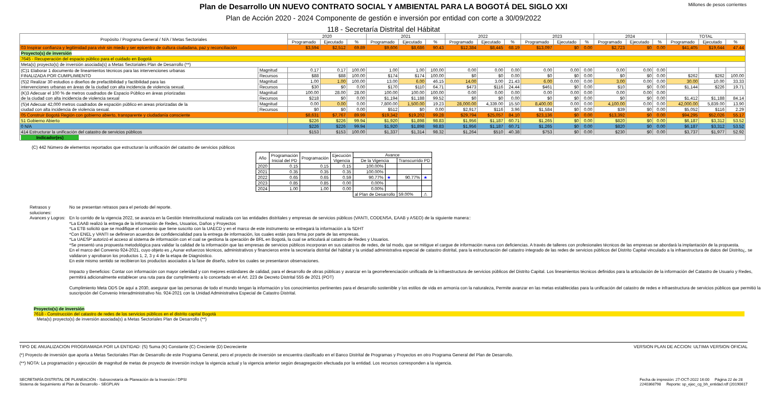Millones de pesos corrientes
Plan de Desarrollo UN NUEVO CONTRATO SOCIAL Y AMBIENTAL PARA LA BOGOTÁ DEL SIGLO XXI
Plan de Acción 2020 - 2024 Componente de gestión e inversión por entidad con corte a 30/09/2022
118 - Secretaría Distrital del Hábitat
| Propósito / Programa General / N/A / Metas Sectoriales | | 2020 | | | 2021 | | | 2022 | | | 2023 | | | 2024 | | | TOTAL | | |
| --- | --- | --- | --- | --- | --- | --- | --- | --- | --- | --- | --- | --- | --- | --- | --- | --- | --- | --- | --- |
| | | Programado | Ejecutado | % | Programado | Ejecutado | % | Programado | Ejecutado | % | Programado | Ejecutado | % | Programado | Ejecutado | % | Programado | Ejecutado | % |
| 03 Inspirar confianza y legitimidad para vivir sin miedo y ser epicentro de cultura ciudadana, paz y reconciliación | | $3,594 | $2,512 | 69.89 | $9,606 | $8,686 | 90.43 | $12,384 | $8,445 | 68.19 | $13,097 | $0 | 0.00 | $2,723 | $0 | 0.00 | $41,405 | $19,644 | 47.44 |
| Proyecto(s) de inversión | | | | | | | | | | | | | | | | | | | |
| 7645 - Recuperación del espacio público para el cuidado en Bogotá | | | | | | | | | | | | | | | | | | | |
| Meta(s) proyecto(s) de inversión asociada(s) a Metas Sectoriales Plan de Desarrollo (**) | | | | | | | | | | | | | | | | | | | |
| (C)1 Elaborar 1 documento de lineamientos técnicos para las intervenciones urbanas FINALIZADA POR CUMPLIMIENTO | Magnitud | 0.17 | 0.17 | 100.00 | 1.00 | 1.00 | 100.00 | 0.00 | 0.00 | 0.00 | 0.00 | 0.00 | 0.00 | 0.00 | 0.00 | 0.00 | | | |
| | Recursos | $88 | $88 | 100.00 | $174 | $174 | 100.00 | $0 | $0 | 0.00 | $0 | $0 | 0.00 | $0 | $0 | 0.00 | $262 | $262 | 100.00 |
| (S)2 Realizar 30 estudios o diseños de prefactibilidad y factibilidad para las intervenciones urbanas en áreas de la ciudad con alta incidencia de violencia sexual. | Magnitud | 1.00 | 1.00 | 100.00 | 13.00 | 6.00 | 46.15 | 14.00 | 3.00 | 21.43 | 6.00 | 0.00 | 0.00 | 3.00 | 0.00 | 0.00 | 30.00 | 10.00 | 33.33 |
| | Recursos | $30 | $0 | 0.00 | $170 | $110 | 64.71 | $473 | $116 | 24.44 | $461 | $0 | 0.00 | $10 | $0 | 0.00 | $1,144 | $226 | 19.71 |
| (K)3 Adecuar el 100 % de metros cuadrados de Espacio Público en áreas priorizadas de la ciudad con alta incidencia de violencia sexual | Magnitud | 100.00 | 28.00 | 28.00 | 100.00 | 100.00 | 100.00 | 0.00 | 0.00 | 0.00 | 0.00 | 0.00 | 0.00 | 0.00 | 0.00 | 0.00 | | | |
| | Recursos | $218 | $0 | 0.00 | $1,194 | $1,188 | 99.52 | $0 | $0 | 0.00 | $0 | $0 | 0.00 | $0 | $0 | 0.00 | $1,412 | $1,188 | 84.14 |
| (S)4 Adecuar 42,000 metros cuadrados de espación público en areas priorizadas de la ciudad con alta incidencia de violencia sexual. | Magnitud | 0.00 | 0.00 | 0.00 | 7,800.00 | 1,500.00 | 19.23 | 28,000.00 | 4,339.00 | 15.50 | 8,400.00 | 0.00 | 0.00 | 4,100.00 | 0.00 | 0.00 | 42,000.00 | 5,839.00 | 13.90 |
| | Recursos | $0 | $0 | 0.00 | $512 | $0 | 0.00 | $2,917 | $116 | 3.96 | $1,584 | $0 | 0.00 | $39 | $0 | 0.00 | $5,052 | $116 | 2.29 |
| 05 Construir Bogotá Región con gobierno abierto, transparente y ciudadanía consciente | | $8,631 | $7,767 | 89.99 | $19,342 | $19,202 | 99.28 | $29,794 | $25,057 | 84.10 | $23,136 | $0 | 0.00 | $13,392 | $0 | 0.00 | $94,295 | $52,026 | 55.17 |
| 51 Gobierno Abierto | | $226 | $226 | 99.94 | $1,920 | $1,898 | 98.83 | $1,956 | $1,187 | 60.71 | $1,265 | $0 | 0.00 | $820 | $0 | 0.00 | $6,187 | $3,312 | 53.52 |
| 0 N/A | | $226 | $226 | 99.94 | $1,920 | $1,898 | 98.83 | $1,956 | $1,187 | 60.71 | $1,265 | $0 | 0.00 | $820 | $0 | 0.00 | $6,187 | $3,312 | 53.52 |
| 414 Estructurar la unificación del catastro de servicios públicos | | $153 | $153 | 100.00 | $1,337 | $1,314 | 98.32 | $1,264 | $510 | 40.38 | $753 | $0 | 0.00 | $230 | $0 | 0.00 | $3,737 | $1,977 | 52.92 |
| Indicador(es) | | | | | | | | | | | | | | | | | | | |
(C) 442 Número de elementos reportados que estructuran la unificación del catastro de servicios públicos
| Año | Programación Inicial del PD | Programación | Ejecución Vigencia | Avance | | | |
| --- | --- | --- | --- | --- | --- | --- | --- |
| | | | | De la Vigencia | | Transcurrido PD | |
| 2020 | 0.15 | 0.15 | 0.15 | 100.00% | | | |
| 2021 | 0.35 | 0.35 | 0.35 | 100.00% | | | |
| 2022 | 0.65 | 0.65 | 0.59 | 90.77% | ★ | 90.77% | ★ |
| 2023 | 0.85 | 0.85 | 0.00 | 0.00% | | | |
| 2024 | 1.00 | 1.00 | 0.00 | 0.00% | | | |
| | | | | al Plan de Desarrollo | | 59.00% | ⚠ |
| Retrasos y soluciones: | No se presentan retrasos para el periodo del reporte. |
| Avances y Logros: | En lo corrido de la vigencia 2022, se avanza en la Gestión Interinstitucional realizada con las entidades distritales y empresas de servicios públicos (VANTI, CODENSA, EAAB y ASEO) de la siguiente manera:: *La EAAB realizó la entrega de la información de Redes, Usuarios, Daños y Proyectos *La ETB solicitó que se modifique el convenio que tiene suscrito con la UAECD y en el marco de este instrumento se entregará la información a la SDHT *Con ENEL y VANTI se definieron acuerdos de confidencialidad para la entrega de información, los cuales están para firma por parte de las empresas. *La UAESP autorizó el acceso al sistema de información con el cual se gestiona la operación de BRL en Bogotá, la cual se articulará al catastro de Redes y Usuarios. *Se presentó una propuesta metodológica para validar la calidad de la información que las empresas de servicios públicos incorporan en sus catastros de redes, de tal modo, que se mitigue el cargue de información nueva con deficiencias. A través de talleres con profesionales técnicos de las empresas se abordará la implantación de la propuesta. En el marco del Convenio 924-2021, cuyo objeto es ¿Aunar esfuerzos técnicos, administrativos y financieros entre la secretaría distrital del hábitat y la unidad administrativa especial de catastro distrital, para la estructuración del catastro integrado de las redes de servicios públicos del Distrito Capital vinculado a la infraestructura de datos del Distrito¿, se validaron y aprobaron los productos 1, 2, 3 y 4 de la etapa de Diagnóstico. En este mismo sentido se recibieron los productos asociados a la fase de diseño, sobre los cuales se presentaron observaciones. Impacto y Beneficios: Contar con información con mayor celeridad y con mejores estándares de calidad, para el desarrollo de obras públicas y avanzar en la georreferenciación unificada de la infraestructura de servicios públicos del Distrito Capital. Los lineamientos técnicos definidos para la articulación de la información del Catastro de Usuario y Redes, permitirá adicionalmente establecer una ruta para dar cumplimiento a lo concertado en el Art. 223 de Decreto Distrital 555 de 2021 (POT) Cumplimiento Meta ODS De aquí a 2030, asegurar que las personas de todo el mundo tengan la información y los conocimientos pertinentes para el desarrollo sostenible y los estilos de vida en armonía con la naturaleza, Permite avanzar en las metas establecidas para la unificación del catastro de redes e infraestructura de servicios públicos que permitió la suscripción del Convenio Interadministrativo No. 924-2021 con la Unidad Administrativa Especial de Catastro Distrital. |
Proyecto(s) de inversión
7618 - Construcción del catastro de redes de los servicios públicos en el distrito capital Bogotá
Meta(s) proyecto(s) de inversión asociada(s) a Metas Sectoriales Plan de Desarrollo (**)
TIPO DE ANUALIZACION PROGRAMADA POR LA ENTIDAD: (S) Suma (K) Constante (C) Creciente (D) Decreciente VERSION PLAN DE ACCION: ULTIMA VERSION OFICIAL
(*) Proyecto de inversión que aporta a Metas Sectoriales Plan de Desarrollo de este Programa General, pero el proyecto de inversión se encuentra clasificado en el Banco Distrital de Programas y Proyectos en otro Programa General del Plan de Desarrollo.
(**) NOTA: La programación y ejecución de magnitud de metas de proyecto de inversión incluye la vigencia actual y la vigencia anterior según desagregación efectuada por la entidad. Los recursos corresponden a la vigencia.
SECRETARÍA DISTRITAL DE PLANEACIÓN - Subsecretaría de Planeación de la Inversión / DPSI
Sistema de Seguimiento al Plan de Desarrollo - SEGPLAN
Fecha de impresión: 27-OCT-2022 16:00 Página 22 de 28
2240368798 Reporte: sp_ejec_cg_bh_entidad.rdf (20190617